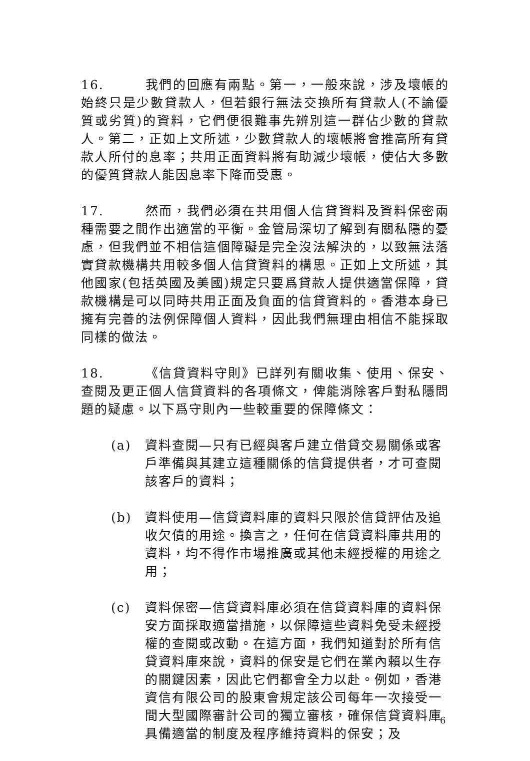16. 我們的回應有兩點。第一，一般來說，涉及壞帳的始終只是少數貸款人，但若銀行無法交換所有貸款人(不論優質或劣質)的資料，它們便很難事先辨別這一群佔少數的貸款人。第二，正如上文所述，少數貸款人的壞帳將會推高所有貸款人所付的息率；共用正面資料將有助減少壞帳，使佔大多數的優質貸款人能因息率下降而受惠。
17. 然而，我們必須在共用個人信貸資料及資料保密兩種需要之間作出適當的平衡。金管局深切了解到有關私隱的憂慮，但我們並不相信這個障礙是完全沒法解決的，以致無法落實貸款機構共用較多個人信貸資料的構思。正如上文所述，其他國家(包括英國及美國)規定只要爲貸款人提供適當保障，貸款機構是可以同時共用正面及負面的信貸資料的。香港本身已擁有完善的法例保障個人資料，因此我們無理由相信不能採取同樣的做法。
18. 《信貸資料守則》已詳列有關收集、使用、保安、查閱及更正個人信貸資料的各項條文，俾能消除客戶對私隱問題的疑慮。以下爲守則內一些較重要的保障條文：
(a) 資料查閱—只有已經與客戶建立借貸交易關係或客戶準備與其建立這種關係的信貸提供者，才可查閱該客戶的資料；
(b) 資料使用—信貸資料庫的資料只限於信貸評估及追收欠債的用途。換言之，任何在信貸資料庫共用的資料，均不得作市場推廣或其他未經授權的用途之用；
(c) 資料保密—信貸資料庫必須在信貸資料庫的資料保安方面採取適當措施，以保障這些資料免受未經授權的查閱或改動。在這方面，我們知道對於所有信貸資料庫來說，資料的保安是它們在業內賴以生存的關鍵因素，因此它們都會全力以赴。例如，香港資信有限公司的股東會規定該公司每年一次接受一間大型國際審計公司的獨立審核，確保信貸資料庫具備適當的制度及程序維持資料的保安；及
6